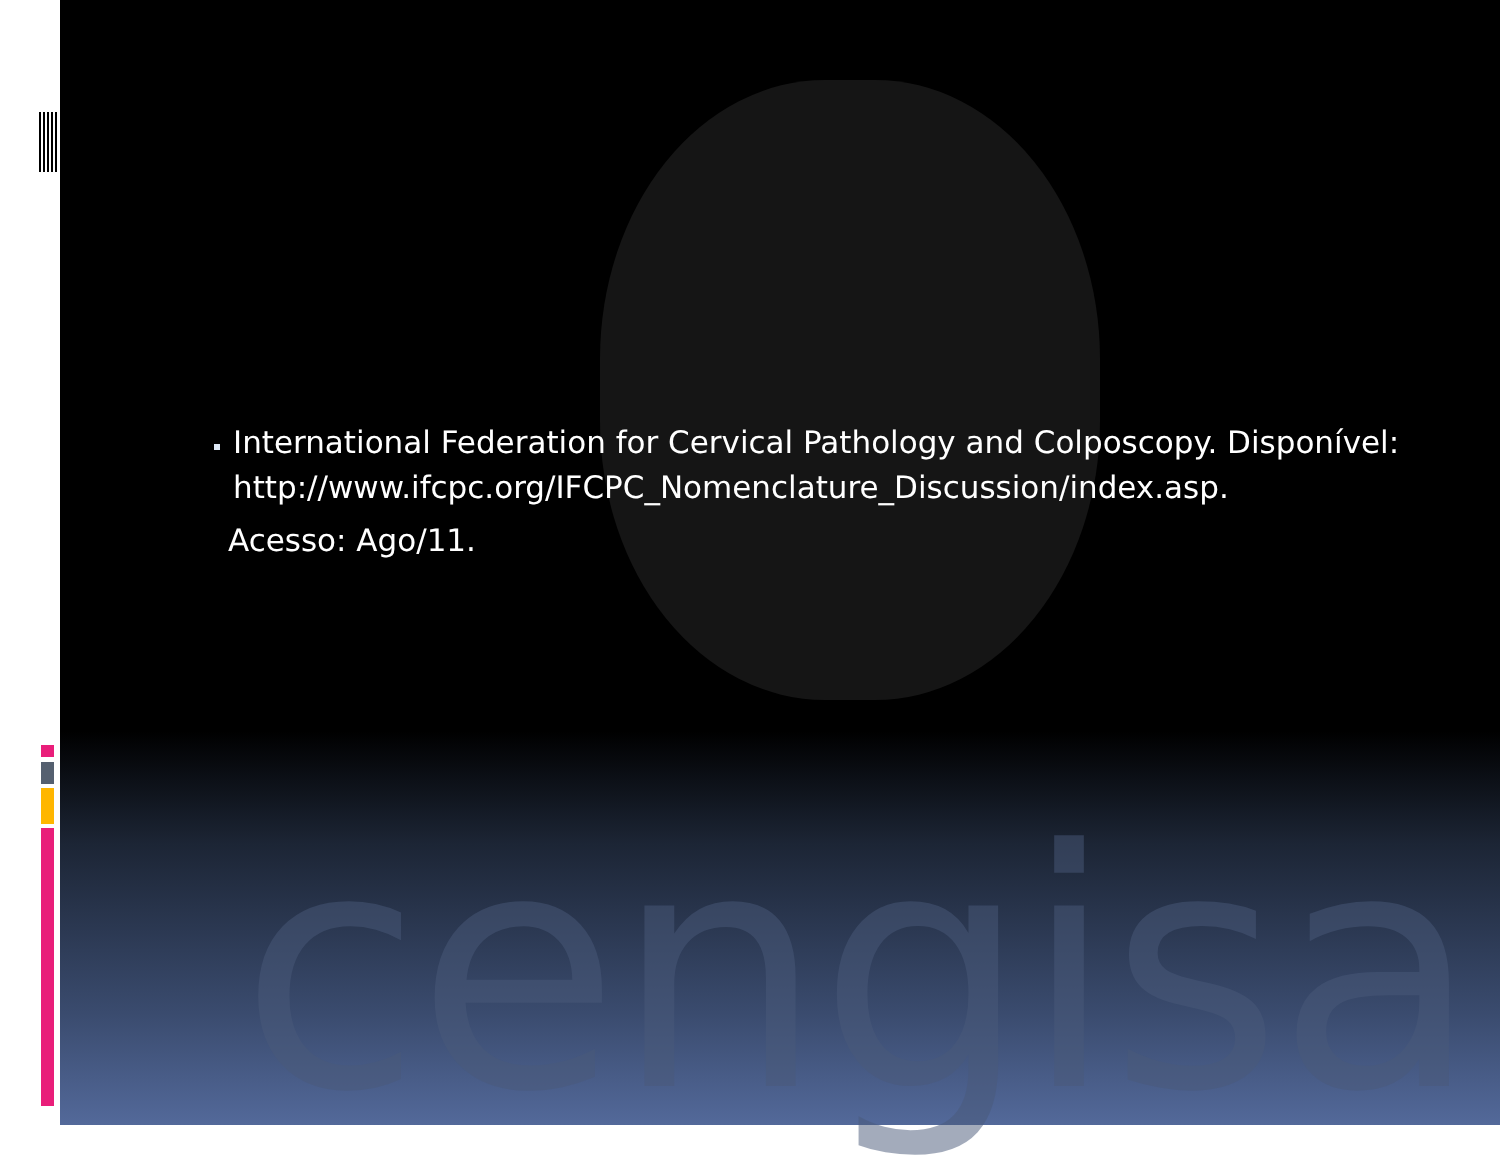cengisa
International Federation for Cervical Pathology and Colposcopy. Disponível: http://www.ifcpc.org/IFCPC_Nomenclature_Discussion/index.asp.
Acesso: Ago/11.